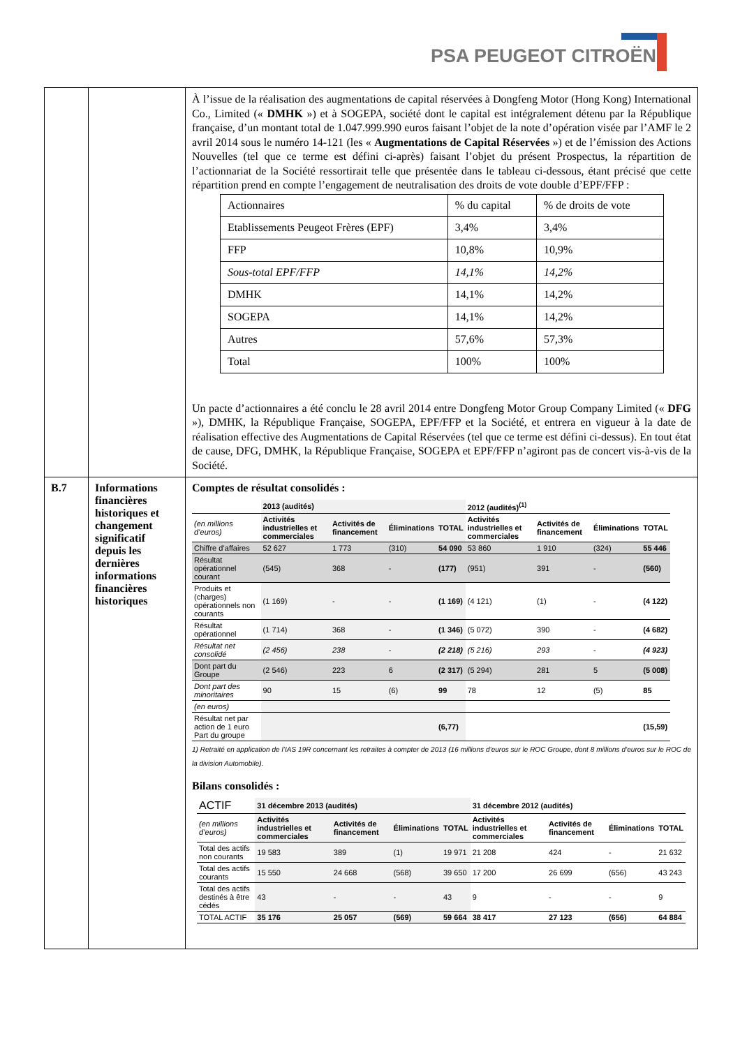PSA PEUGEOT CITROËN
| | | À l’issue de la réalisation des augmentations de capital réservées à Dongfeng Motor (Hong Kong) International Co., Limited (« DMHK ») et à SOGEPA, société dont le capital est intégralement détenu par la République française, d’un montant total de 1.047.999.990 euros faisant l’objet de la note d’opération visée par l’AMF le 2 avril 2014 sous le numéro 14-121 (les « Augmentations de Capital Réservées ») et de l’émission des Actions Nouvelles (tel que ce terme est défini ci-après) faisant l’objet du présent Prospectus, la répartition de l’actionnariat de la Société ressortirait telle que présentée dans le tableau ci-dessous, étant précisé que cette répartition prend en compte l’engagement de neutralisation des droits de vote double d’EPF/FFP : / Actionnaires / % du capital / % de droits de vote / / Etablissements Peugeot Frères (EPF) / 3,4% / 3,4% / / FFP / 10,8% / 10,9% / / Sous-total EPF/FFP / 14,1% / 14,2% / / DMHK / 14,1% / 14,2% / / SOGEPA / 14,1% / 14,2% / / Autres / 57,6% / 57,3% / / Total / 100% / 100% / Un pacte d’actionnaires a été conclu le 28 avril 2014 entre Dongfeng Motor Group Company Limited (« DFG »), DMHK, la République Française, SOGEPA, EPF/FFP et la Société, et entrera en vigueur à la date de réalisation effective des Augmentations de Capital Réservées (tel que ce terme est défini ci-dessus). En tout état de cause, DFG, DMHK, la République Française, SOGEPA et EPF/FFP n’agiront pas de concert vis-à-vis de la Société. |
| B.7 | Informations financières historiques et changement significatif depuis les dernières informations financières historiques | Comptes de résultat consolidés : / / 2013 (audités) / / / / 2012 (audités)<sup>(1)</sup> / / / / / --- / --- / --- / --- / --- / --- / --- / --- / --- / / (en millions d’euros) / Activités industrielles et commerciales / Activités de financement / Éliminations / TOTAL / Activités industrielles et commerciales / Activités de financement / Éliminations / TOTAL / / Chiffre d’affaires / 52 627 / 1 773 / (310) / 54 090 / 53 860 / 1 910 / (324) / 55 446 / / Résultat opérationnel courant / (545) / 368 / - / (177) / (951) / 391 / - / (560) / / Produits et (charges) opérationnels non courants / (1 169) / - / - / (1 169) / (4 121) / (1) / - / (4 122) / / Résultat opérationnel / (1 714) / 368 / - / (1 346) / (5 072) / 390 / - / (4 682) / / Résultat net consolidé / (2 456) / 238 / - / (2 218) / (5 216) / 293 / - / (4 923) / / Dont part du Groupe / (2 546) / 223 / 6 / (2 317) / (5 294) / 281 / 5 / (5 008) / / Dont part des minoritaires / 90 / 15 / (6) / 99 / 78 / 12 / (5) / 85 / / (en euros) / / / / / / / / / / Résultat net par action de 1 euro Part du groupe / / / / (6,77) / / / / (15,59) / 1) Retraité en application de l’IAS 19R concernant les retraites à compter de 2013 (16 millions d’euros sur le ROC Groupe, dont 8 millions d’euros sur le ROC de la division Automobile). Bilans consolidés : / ACTIF / 31 décembre 2013 (audités) / / / / 31 décembre 2012 (audités) / / / / / (en millions d’euros) / Activités industrielles et commerciales / Activités de financement / Éliminations / TOTAL / Activités industrielles et commerciales / Activités de financement / Éliminations / TOTAL / / Total des actifs non courants / 19 583 / 389 / (1) / 19 971 / 21 208 / 424 / - / 21 632 / / Total des actifs courants / 15 550 / 24 668 / (568) / 39 650 / 17 200 / 26 699 / (656) / 43 243 / / Total des actifs destinés à être cédés / 43 / - / - / 43 / 9 / - / - / 9 / / TOTAL ACTIF / 35 176 / 25 057 / (569) / 59 664 / 38 417 / 27 123 / (656) / 64 884 / |